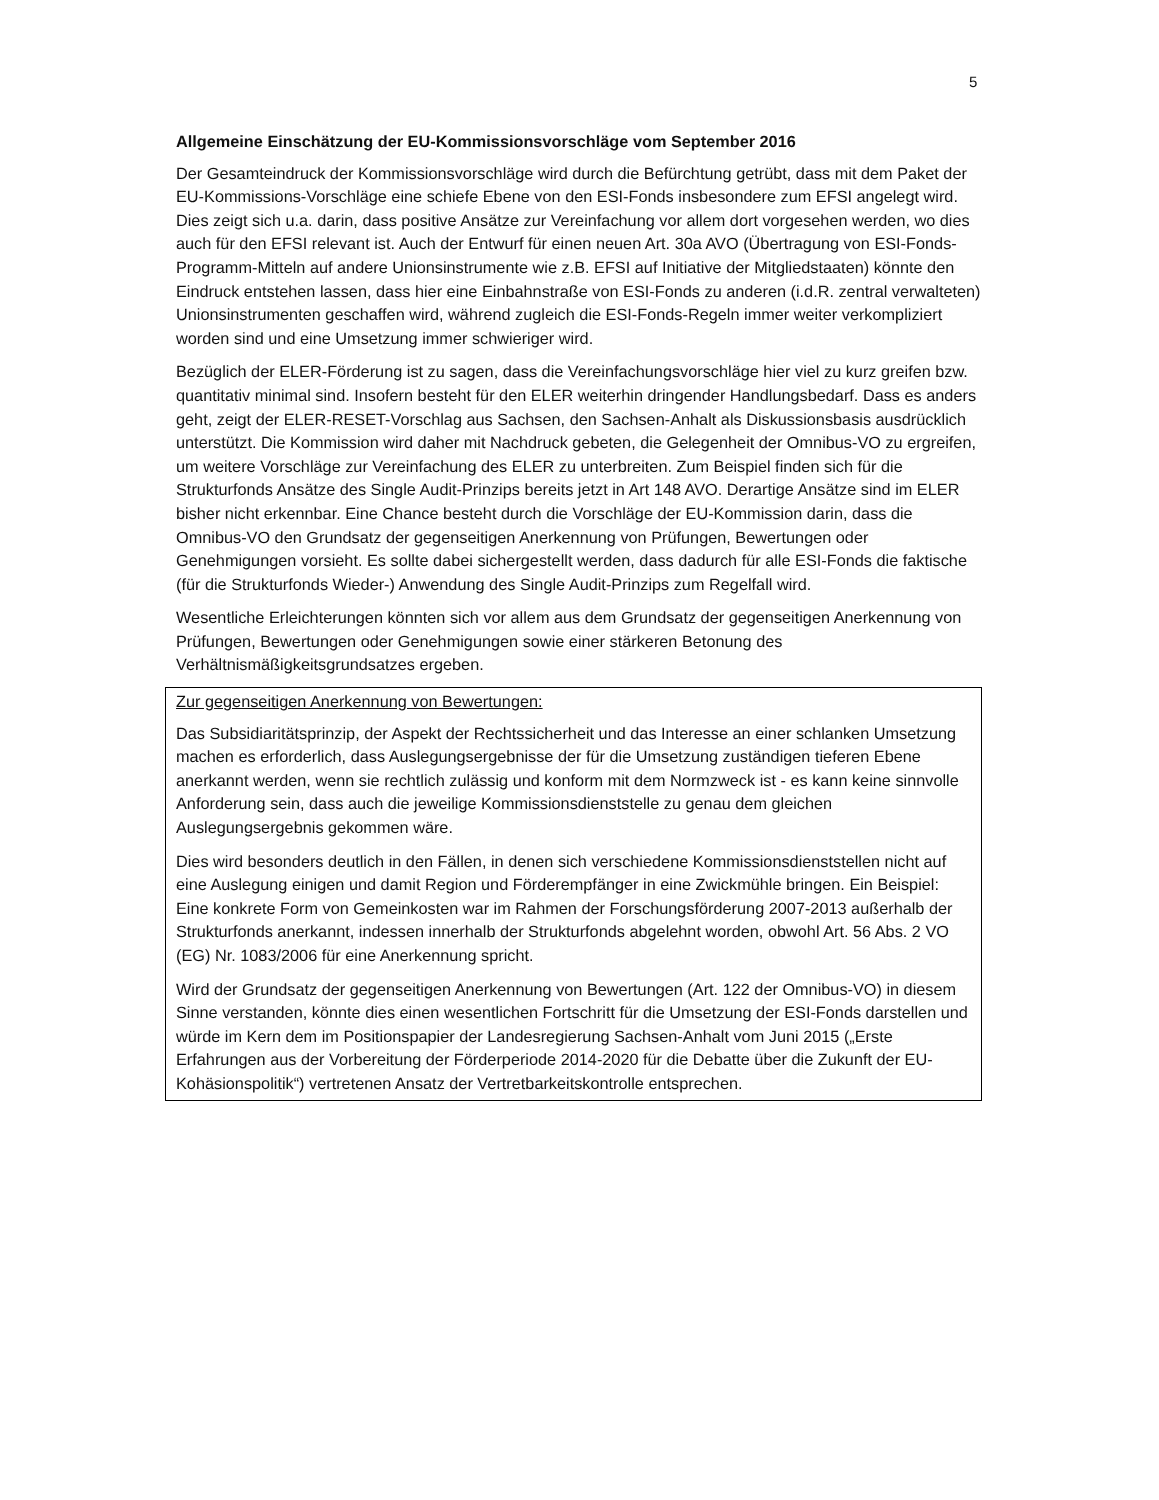5
Allgemeine Einschätzung der EU-Kommissionsvorschläge vom September 2016
Der Gesamteindruck der Kommissionsvorschläge wird durch die Befürchtung getrübt, dass mit dem Paket der EU-Kommissions-Vorschläge eine schiefe Ebene von den ESI-Fonds insbesondere zum EFSI angelegt wird. Dies zeigt sich u.a. darin, dass positive Ansätze zur Vereinfachung vor allem dort vorgesehen werden, wo dies auch für den EFSI relevant ist. Auch der Entwurf für einen neuen Art. 30a AVO (Übertragung von ESI-Fonds-Programm-Mitteln auf andere Unionsinstrumente wie z.B. EFSI auf Initiative der Mitgliedstaaten) könnte den Eindruck entstehen lassen, dass hier eine Einbahnstraße von ESI-Fonds zu anderen (i.d.R. zentral verwalteten) Unionsinstrumenten geschaffen wird, während zugleich die ESI-Fonds-Regeln immer weiter verkompliziert worden sind und eine Umsetzung immer schwieriger wird.
Bezüglich der ELER-Förderung ist zu sagen, dass die Vereinfachungsvorschläge hier viel zu kurz greifen bzw. quantitativ minimal sind. Insofern besteht für den ELER weiterhin dringender Handlungsbedarf. Dass es anders geht, zeigt der ELER-RESET-Vorschlag aus Sachsen, den Sachsen-Anhalt als Diskussionsbasis ausdrücklich unterstützt. Die Kommission wird daher mit Nachdruck gebeten, die Gelegenheit der Omnibus-VO zu ergreifen, um weitere Vorschläge zur Vereinfachung des ELER zu unterbreiten. Zum Beispiel finden sich für die Strukturfonds Ansätze des Single Audit-Prinzips bereits jetzt in Art 148 AVO. Derartige Ansätze sind im ELER bisher nicht erkennbar. Eine Chance besteht durch die Vorschläge der EU-Kommission darin, dass die Omnibus-VO den Grundsatz der gegenseitigen Anerkennung von Prüfungen, Bewertungen oder Genehmigungen vorsieht. Es sollte dabei sichergestellt werden, dass dadurch für alle ESI-Fonds die faktische (für die Strukturfonds Wieder-) Anwendung des Single Audit-Prinzips zum Regelfall wird.
Wesentliche Erleichterungen könnten sich vor allem aus dem Grundsatz der gegenseitigen Anerkennung von Prüfungen, Bewertungen oder Genehmigungen sowie einer stärkeren Betonung des Verhältnismäßigkeitsgrundsatzes ergeben.
Zur gegenseitigen Anerkennung von Bewertungen:
Das Subsidiaritätsprinzip, der Aspekt der Rechtssicherheit und das Interesse an einer schlanken Umsetzung machen es erforderlich, dass Auslegungsergebnisse der für die Umsetzung zuständigen tieferen Ebene anerkannt werden, wenn sie rechtlich zulässig und konform mit dem Normzweck ist - es kann keine sinnvolle Anforderung sein, dass auch die jeweilige Kommissionsdienststelle zu genau dem gleichen Auslegungsergebnis gekommen wäre.
Dies wird besonders deutlich in den Fällen, in denen sich verschiedene Kommissionsdienststellen nicht auf eine Auslegung einigen und damit Region und Förderempfänger in eine Zwickmühle bringen. Ein Beispiel: Eine konkrete Form von Gemeinkosten war im Rahmen der Forschungsförderung 2007-2013 außerhalb der Strukturfonds anerkannt, indessen innerhalb der Strukturfonds abgelehnt worden, obwohl Art. 56 Abs. 2 VO (EG) Nr. 1083/2006 für eine Anerkennung spricht.
Wird der Grundsatz der gegenseitigen Anerkennung von Bewertungen (Art. 122 der Omnibus-VO) in diesem Sinne verstanden, könnte dies einen wesentlichen Fortschritt für die Umsetzung der ESI-Fonds darstellen und würde im Kern dem im Positionspapier der Landesregierung Sachsen-Anhalt vom Juni 2015 („Erste Erfahrungen aus der Vorbereitung der Förderperiode 2014-2020 für die Debatte über die Zukunft der EU-Kohäsionspolitik“) vertretenen Ansatz der Vertretbarkeitskontrolle entsprechen.